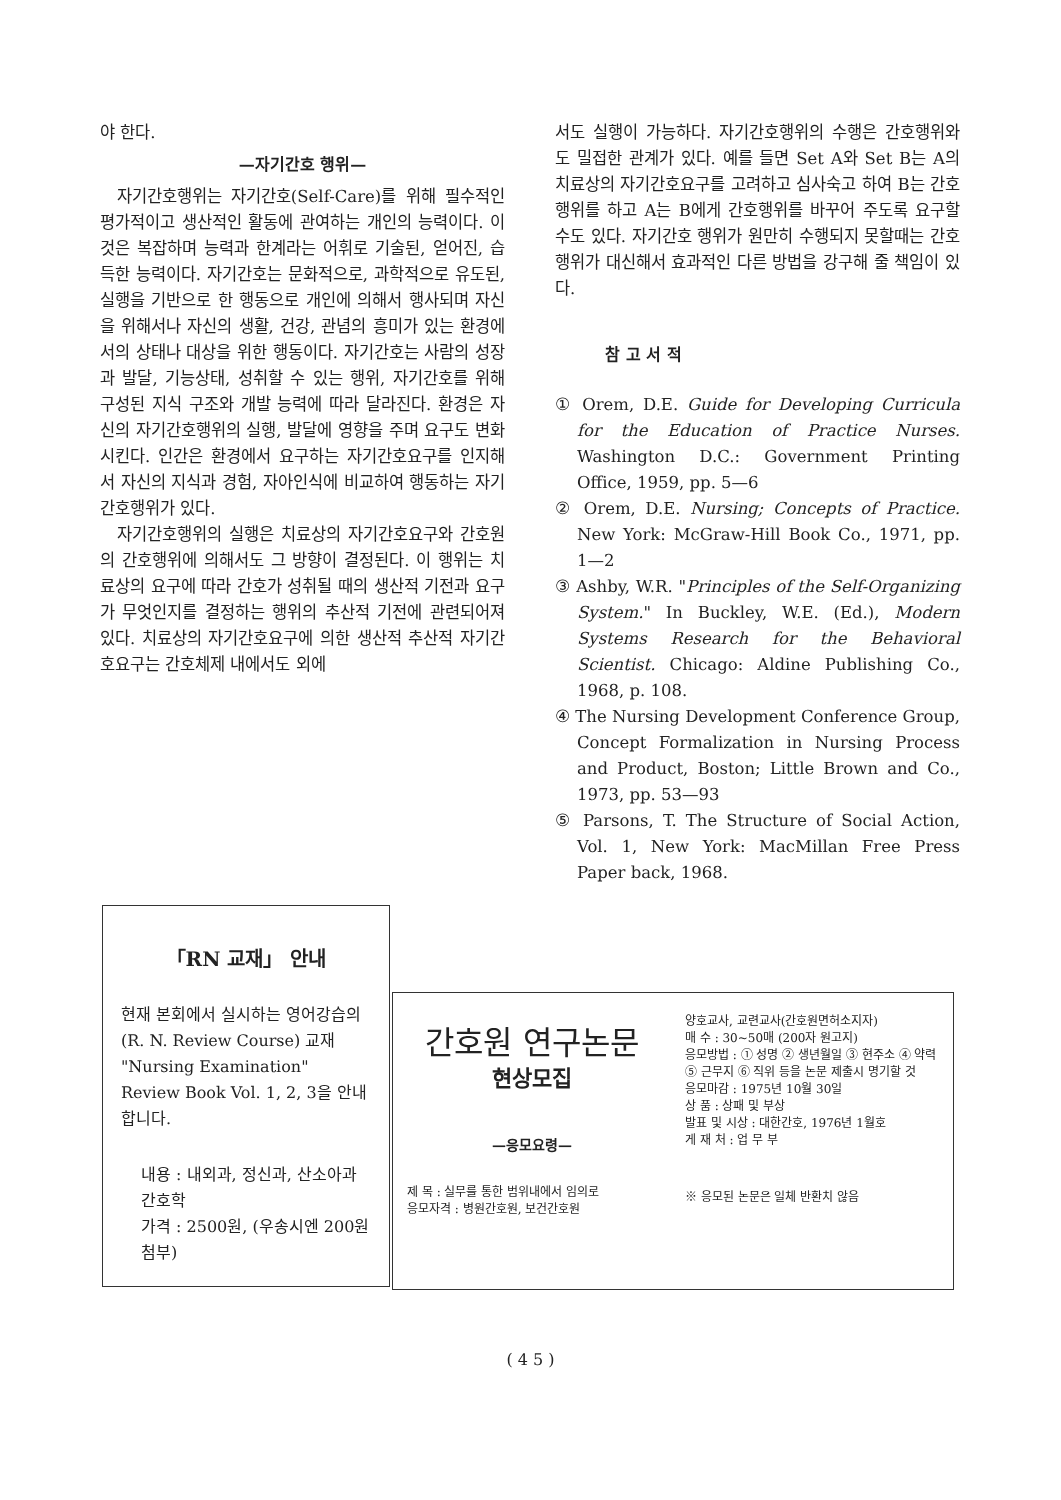야 한다.
—자기간호 행위—
자기간호행위는 자기간호(Self-Care)를 위해 필수적인 평가적이고 생산적인 활동에 관여하는 개인의 능력이다. 이것은 복잡하며 능력과 한계라는 어휘로 기술된, 얻어진, 습득한 능력이다. 자기간호는 문화적으로, 과학적으로 유도된, 실행을 기반으로 한 행동으로 개인에 의해서 행사되며 자신을 위해서나 자신의 생활, 건강, 관념의 흥미가 있는 환경에서의 상태나 대상을 위한 행동이다. 자기간호는 사람의 성장과 발달, 기능상태, 성취할 수 있는 행위, 자기간호를 위해 구성된 지식 구조와 개발 능력에 따라 달라진다. 환경은 자신의 자기간호행위의 실행, 발달에 영향을 주며 요구도 변화시킨다. 인간은 환경에서 요구하는 자기간호요구를 인지해서 자신의 지식과 경험, 자아인식에 비교하여 행동하는 자기간호행위가 있다.
자기간호행위의 실행은 치료상의 자기간호요구와 간호원의 간호행위에 의해서도 그 방향이 결정된다. 이 행위는 치료상의 요구에 따라 간호가 성취될 때의 생산적 기전과 요구가 무엇인지를 결정하는 행위의 추산적 기전에 관련되어져 있다. 치료상의 자기간호요구에 의한 생산적 추산적 자기간호요구는 간호체제 내에서도 외에
서도 실행이 가능하다. 자기간호행위의 수행은 간호행위와도 밀접한 관계가 있다. 예를 들면 Set A와 Set B는 A의 치료상의 자기간호요구를 고려하고 심사숙고 하여 B는 간호행위를 하고 A는 B에게 간호행위를 바꾸어 주도록 요구할 수도 있다. 자기간호 행위가 원만히 수행되지 못할때는 간호행위가 대신해서 효과적인 다른 방법을 강구해 줄 책임이 있다.
참 고 서 적
① Orem, D.E. Guide for Developing Curricula for the Education of Practice Nurses. Washington D.C.: Government Printing Office, 1959, pp. 5—6
② Orem, D.E. Nursing; Concepts of Practice. New York: McGraw-Hill Book Co., 1971, pp. 1—2
③ Ashby, W.R. "Principles of the Self-Organizing System." In Buckley, W.E. (Ed.), Modern Systems Research for the Behavioral Scientist. Chicago: Aldine Publishing Co., 1968, p. 108.
④ The Nursing Development Conference Group, Concept Formalization in Nursing Process and Product, Boston; Little Brown and Co., 1973, pp. 53—93
⑤ Parsons, T. The Structure of Social Action, Vol. 1, New York: MacMillan Free Press Paper back, 1968.
「RN 교재」 안내
현재 본회에서 실시하는 영어강습의 (R. N. Review Course) 교재 "Nursing Examination" Review Book Vol. 1, 2, 3을 안내합니다.
내용 : 내외과, 정신과, 산소아과간호학
가격 : 2500원, (우송시엔 200원 첨부)
간호원 연구논문
현상모집
—응모요령—
제 목 : 실무를 통한 범위내에서 임의로
응모자격 : 병원간호원, 보건간호원
양호교사, 교련교사(간호원면허소지자)
매 수 : 30~50매 (200자 원고지)
응모방법 : ① 성명 ② 생년월일 ③ 현주소 ④ 약력 ⑤ 근무지 ⑥ 직위 등을 논문 제출시 명기할 것
응모마감 : 1975년 10월 30일
상 품 : 상패 및 부상
발표 및 시상 : 대한간호, 1976년 1월호
게 재 처 : 업 무 부
※ 응모된 논문은 일체 반환치 않음
( 4 5 )